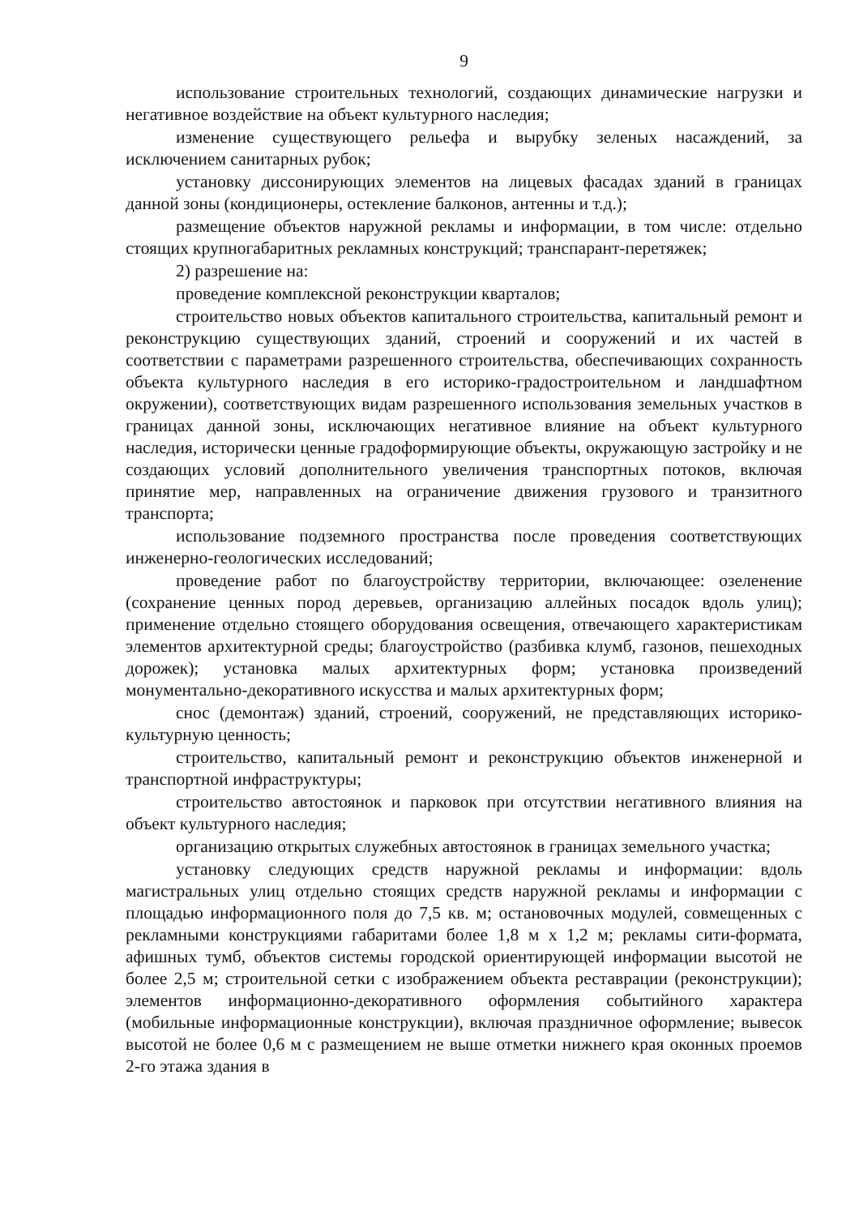9
использование строительных технологий, создающих динамические нагрузки и негативное воздействие на объект культурного наследия;
изменение существующего рельефа и вырубку зеленых насаждений, за исключением санитарных рубок;
установку диссонирующих элементов на лицевых фасадах зданий в границах данной зоны (кондиционеры, остекление балконов, антенны и т.д.);
размещение объектов наружной рекламы и информации, в том числе: отдельно стоящих крупногабаритных рекламных конструкций; транспарант-перетяжек;
2) разрешение на:
проведение комплексной реконструкции кварталов;
строительство новых объектов капитального строительства, капитальный ремонт и реконструкцию существующих зданий, строений и сооружений и их частей в соответствии с параметрами разрешенного строительства, обеспечивающих сохранность объекта культурного наследия в его историко-градостроительном и ландшафтном окружении), соответствующих видам разрешенного использования земельных участков в границах данной зоны, исключающих негативное влияние на объект культурного наследия, исторически ценные градоформирующие объекты, окружающую застройку и не создающих условий дополнительного увеличения транспортных потоков, включая принятие мер, направленных на ограничение движения грузового и транзитного транспорта;
использование подземного пространства после проведения соответствующих инженерно-геологических исследований;
проведение работ по благоустройству территории, включающее: озеленение (сохранение ценных пород деревьев, организацию аллейных посадок вдоль улиц); применение отдельно стоящего оборудования освещения, отвечающего характеристикам элементов архитектурной среды; благоустройство (разбивка клумб, газонов, пешеходных дорожек); установка малых архитектурных форм; установка произведений монументально-декоративного искусства и малых архитектурных форм;
снос (демонтаж) зданий, строений, сооружений, не представляющих историко-культурную ценность;
строительство, капитальный ремонт и реконструкцию объектов инженерной и транспортной инфраструктуры;
строительство автостоянок и парковок при отсутствии негативного влияния на объект культурного наследия;
организацию открытых служебных автостоянок в границах земельного участка;
установку следующих средств наружной рекламы и информации: вдоль магистральных улиц отдельно стоящих средств наружной рекламы и информации с площадью информационного поля до 7,5 кв. м; остановочных модулей, совмещенных с рекламными конструкциями габаритами более 1,8 м х 1,2 м; рекламы сити-формата, афишных тумб, объектов системы городской ориентирующей информации высотой не более 2,5 м; строительной сетки с изображением объекта реставрации (реконструкции); элементов информационно-декоративного оформления событийного характера (мобильные информационные конструкции), включая праздничное оформление; вывесок высотой не более 0,6 м с размещением не выше отметки нижнего края оконных проемов 2-го этажа здания в